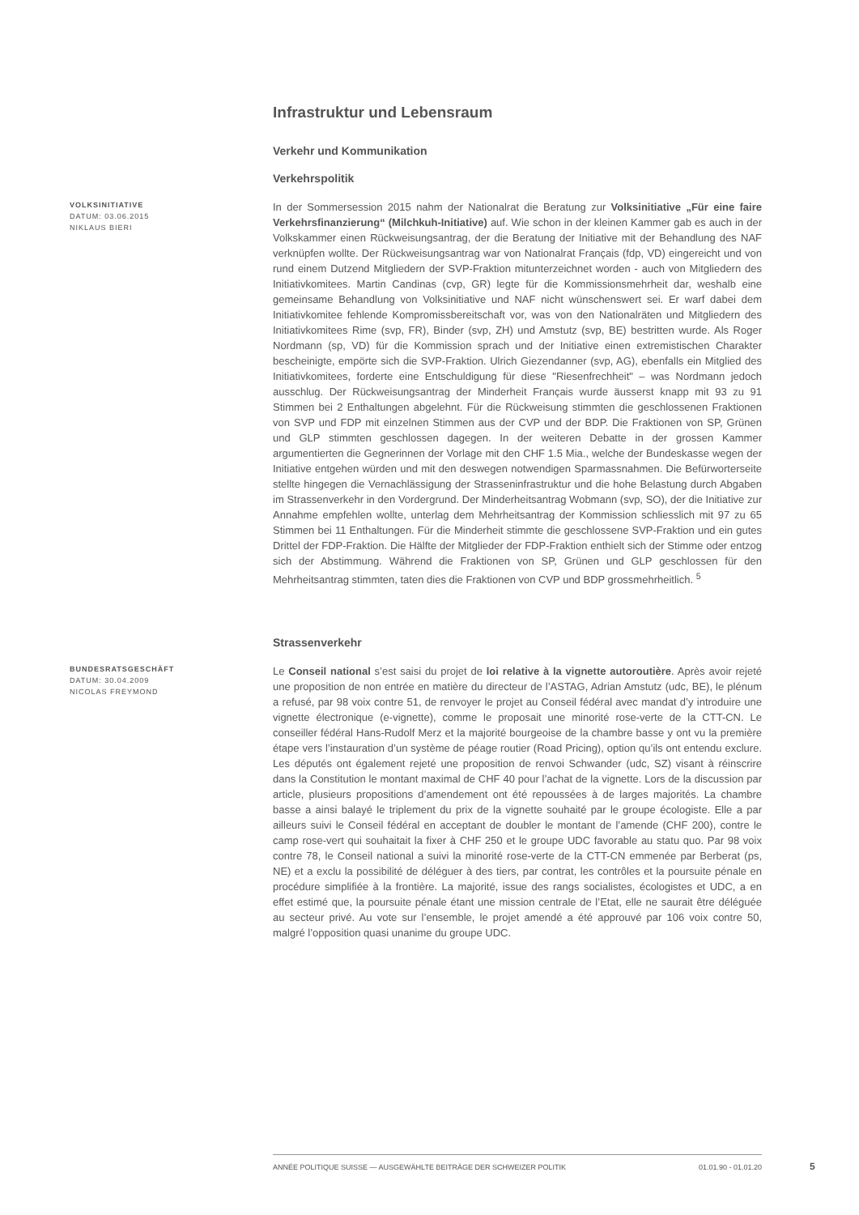Infrastruktur und Lebensraum
Verkehr und Kommunikation
Verkehrspolitik
VOLKSINITIATIVE
DATUM: 03.06.2015
NIKLAUS BIERI
In der Sommersession 2015 nahm der Nationalrat die Beratung zur Volksinitiative „Für eine faire Verkehrsfinanzierung“ (Milchkuh-Initiative) auf. Wie schon in der kleinen Kammer gab es auch in der Volkskammer einen Rückweisungsantrag, der die Beratung der Initiative mit der Behandlung des NAF verknüpfen wollte. Der Rückweisungsantrag war von Nationalrat Français (fdp, VD) eingereicht und von rund einem Dutzend Mitgliedern der SVP-Fraktion mitunterzeichnet worden - auch von Mitgliedern des Initiativkomitees. Martin Candinas (cvp, GR) legte für die Kommissionsmehrheit dar, weshalb eine gemeinsame Behandlung von Volksinitiative und NAF nicht wünschenswert sei. Er warf dabei dem Initiativkomitee fehlende Kompromissbereitschaft vor, was von den Nationalräten und Mitgliedern des Initiativkomitees Rime (svp, FR), Binder (svp, ZH) und Amstutz (svp, BE) bestritten wurde. Als Roger Nordmann (sp, VD) für die Kommission sprach und der Initiative einen extremistischen Charakter bescheinigte, empörte sich die SVP-Fraktion. Ulrich Giezendanner (svp, AG), ebenfalls ein Mitglied des Initiativkomitees, forderte eine Entschuldigung für diese "Riesenfrechheit" – was Nordmann jedoch ausschlug. Der Rückweisungsantrag der Minderheit Français wurde äusserst knapp mit 93 zu 91 Stimmen bei 2 Enthaltungen abgelehnt. Für die Rückweisung stimmten die geschlossenen Fraktionen von SVP und FDP mit einzelnen Stimmen aus der CVP und der BDP. Die Fraktionen von SP, Grünen und GLP stimmten geschlossen dagegen. In der weiteren Debatte in der grossen Kammer argumentierten die Gegnerinnen der Vorlage mit den CHF 1.5 Mia., welche der Bundeskasse wegen der Initiative entgehen würden und mit den deswegen notwendigen Sparmassnahmen. Die Befürworterseite stellte hingegen die Vernachlässigung der Strasseninfrastruktur und die hohe Belastung durch Abgaben im Strassenverkehr in den Vordergrund. Der Minderheitsantrag Wobmann (svp, SO), der die Initiative zur Annahme empfehlen wollte, unterlag dem Mehrheitsantrag der Kommission schliesslich mit 97 zu 65 Stimmen bei 11 Enthaltungen. Für die Minderheit stimmte die geschlossene SVP-Fraktion und ein gutes Drittel der FDP-Fraktion. Die Hälfte der Mitglieder der FDP-Fraktion enthielt sich der Stimme oder entzog sich der Abstimmung. Während die Fraktionen von SP, Grünen und GLP geschlossen für den Mehrheitsantrag stimmten, taten dies die Fraktionen von CVP und BDP grossmehrheitlich. <sup>5</sup>
Strassenverkehr
BUNDESRATSGESCHÄFT
DATUM: 30.04.2009
NICOLAS FREYMOND
Le Conseil national s’est saisi du projet de loi relative à la vignette autoroutière. Après avoir rejeté une proposition de non entrée en matière du directeur de l’ASTAG, Adrian Amstutz (udc, BE), le plénum a refusé, par 98 voix contre 51, de renvoyer le projet au Conseil fédéral avec mandat d’y introduire une vignette électronique (e-vignette), comme le proposait une minorité rose-verte de la CTT-CN. Le conseiller fédéral Hans-Rudolf Merz et la majorité bourgeoise de la chambre basse y ont vu la première étape vers l’instauration d’un système de péage routier (Road Pricing), option qu’ils ont entendu exclure. Les députés ont également rejeté une proposition de renvoi Schwander (udc, SZ) visant à réinscrire dans la Constitution le montant maximal de CHF 40 pour l’achat de la vignette. Lors de la discussion par article, plusieurs propositions d’amendement ont été repoussées à de larges majorités. La chambre basse a ainsi balayé le triplement du prix de la vignette souhaité par le groupe écologiste. Elle a par ailleurs suivi le Conseil fédéral en acceptant de doubler le montant de l’amende (CHF 200), contre le camp rose-vert qui souhaitait la fixer à CHF 250 et le groupe UDC favorable au statu quo. Par 98 voix contre 78, le Conseil national a suivi la minorité rose-verte de la CTT-CN emmenée par Berberat (ps, NE) et a exclu la possibilité de déléguer à des tiers, par contrat, les contrôles et la poursuite pénale en procédure simplifiée à la frontière. La majorité, issue des rangs socialistes, écologistes et UDC, a en effet estimé que, la poursuite pénale étant une mission centrale de l’Etat, elle ne saurait être déléguée au secteur privé. Au vote sur l’ensemble, le projet amendé a été approuvé par 106 voix contre 50, malgré l’opposition quasi unanime du groupe UDC.
ANNÉE POLITIQUE SUISSE — AUSGEWÄHLTE BEITRÄGE DER SCHWEIZER POLITIK 01.01.90 - 01.01.20
5